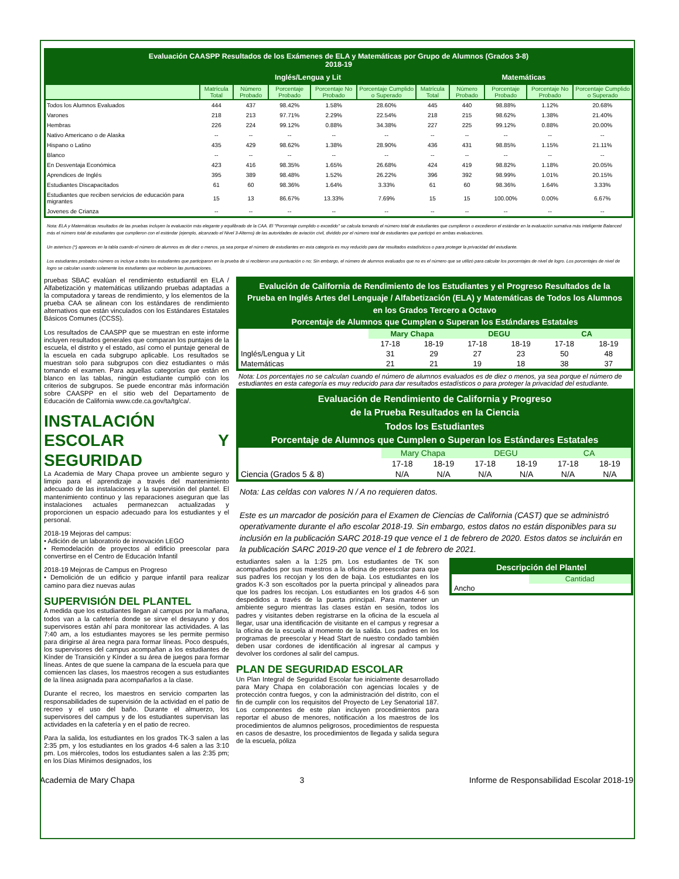| Evaluación CAASPP Resultados de los Exámenes de ELA y Matemáticas por Grupo de Alumnos (Grados 3-8) 2018-19 | | | | | | | | | | |
| --- | --- | --- | --- | --- | --- | --- | --- | --- | --- | --- |
| | Inglés/Lengua y Lit | | | | | Matemáticas | | | | |
| | Matrícula Total | Número Probado | Porcentaje Probado | Porcentaje No Probado | Porcentaje Cumplido o Superado | Matrícula Total | Número Probado | Porcentaje Probado | Porcentaje No Probado | Porcentaje Cumplido o Superado |
| Todos los Alumnos Evaluados | 444 | 437 | 98.42% | 1.58% | 28.60% | 445 | 440 | 98.88% | 1.12% | 20.68% |
| Varones | 218 | 213 | 97.71% | 2.29% | 22.54% | 218 | 215 | 98.62% | 1.38% | 21.40% |
| Hembras | 226 | 224 | 99.12% | 0.88% | 34.38% | 227 | 225 | 99.12% | 0.88% | 20.00% |
| Nativo Americano o de Alaska | -- | -- | -- | -- | -- | -- | -- | -- | -- | -- |
| Hispano o Latino | 435 | 429 | 98.62% | 1.38% | 28.90% | 436 | 431 | 98.85% | 1.15% | 21.11% |
| Blanco | -- | -- | -- | -- | -- | -- | -- | -- | -- | -- |
| En Desventaja Económica | 423 | 416 | 98.35% | 1.65% | 26.68% | 424 | 419 | 98.82% | 1.18% | 20.05% |
| Aprendices de Inglés | 395 | 389 | 98.48% | 1.52% | 26.22% | 396 | 392 | 98.99% | 1.01% | 20.15% |
| Estudiantes Discapacitados | 61 | 60 | 98.36% | 1.64% | 3.33% | 61 | 60 | 98.36% | 1.64% | 3.33% |
| Estudiantes que reciben servicios de educación para migrantes | 15 | 13 | 86.67% | 13.33% | 7.69% | 15 | 15 | 100.00% | 0.00% | 6.67% |
| Jovenes de Crianza | -- | -- | -- | -- | -- | -- | -- | -- | -- | -- |
Nota: ELA y Matemáticas resultados de las pruebas incluyen la evaluación más elegante y equilibrado de la CAA. El "Porcentaje cumplido o excedido" se calcula tomando el número total de estudiantes que cumplieron o excedieron el estándar en la evaluación sumativa más inteligente Balanced más el número total de estudiantes que cumplieron con el estándar (ejemplo, alcanzado el Nivel 3-Alterno) de las autoridades de aviación civil, dividido por el número total de estudiantes que participó en ambas evaluaciones.
Un asterisco (*) apareces en la tabla cuando el número de alumnos es de diez o menos, ya sea porque el número de estudiantes en esta categoría es muy reducido para dar resultados estadísticos o para proteger la privacidad del estudiante.
Los estudiantes probados número os incluye a todos los estudiantes que participaron en la prueba de si recibieron una puntuación o no; Sin embargo, el número de alumnos evaluados que no es el número que se utilizó para calcular los porcentajes de nivel de logro. Los porcentajes de nivel de logro se calculan usando solamente los estudiantes que recibieron las puntuaciones.
pruebas SBAC evalúan el rendimiento estudiantil en ELA / Alfabetización y matemáticas utilizando pruebas adaptadas a la computadora y tareas de rendimiento, y los elementos de la prueba CAA se alinean con los estándares de rendimiento alternativos que están vinculados con los Estándares Estatales Básicos Comunes (CCSS).
Los resultados de CAASPP que se muestran en este informe incluyen resultados generales que comparan los puntajes de la escuela, el distrito y el estado, así como el puntaje general de la escuela en cada subgrupo aplicable. Los resultados se muestran solo para subgrupos con diez estudiantes o más tomando el examen. Para aquellas categorías que están en blanco en las tablas, ningún estudiante cumplió con los criterios de subgrupos. Se puede encontrar más información sobre CAASPP en el sitio web del Departamento de Educación de California www.cde.ca.gov/ta/tg/ca/.
INSTALACIÓN ESCOLAR Y SEGURIDAD
La Academia de Mary Chapa provee un ambiente seguro y limpio para el aprendizaje a través del mantenimiento adecuado de las instalaciones y la supervisión del plantel. El mantenimiento continuo y las reparaciones aseguran que las instalaciones actuales permanezcan actualizadas y proporcionen un espacio adecuado para los estudiantes y el personal.
2018-19 Mejoras del campus:
• Adición de un laboratorio de innovación LEGO
• Remodelación de proyectos al edificio preescolar para convertirse en el Centro de Educación Infantil
2018-19 Mejoras de Campus en Progreso
• Demolición de un edificio y parque infantil para realizar camino para diez nuevas aulas
SUPERVISIÓN DEL PLANTEL
A medida que los estudiantes llegan al campus por la mañana, todos van a la cafetería donde se sirve el desayuno y dos supervisores están ahí para monitorear las actividades. A las 7:40 am, a los estudiantes mayores se les permite permiso para dirigirse al área negra para formar líneas. Poco después, los supervisores del campus acompañan a los estudiantes de Kínder de Transición y Kínder a su área de juegos para formar líneas. Antes de que suene la campana de la escuela para que comiencen las clases, los maestros recogen a sus estudiantes de la línea asignada para acompañarlos a la clase.
Durante el recreo, los maestros en servicio comparten las responsabilidades de supervisión de la actividad en el patio de recreo y el uso del baño. Durante el almuerzo, los supervisores del campus y de los estudiantes supervisan las actividades en la cafetería y en el patio de recreo.
Para la salida, los estudiantes en los grados TK-3 salen a las 2:35 pm, y los estudiantes en los grados 4-6 salen a las 3:10 pm. Los miércoles, todos los estudiantes salen a las 2:35 pm; en los Días Mínimos designados, los
| Evalución de California de Rendimiento de los Estudiantes y el Progreso Resultados de la Prueba en Inglés Artes del Lenguaje / Alfabetización (ELA) y Matemáticas de Todos los Alumnos en los Grados Tercero a Octavo Porcentaje de Alumnos que Cumplen o Superan los Estándares Estatales | | | | | | |
| | Mary Chapa | | DEGU | | CA | |
| | 17-18 | 18-19 | 17-18 | 18-19 | 17-18 | 18-19 |
| Inglés/Lengua y Lit | 31 | 29 | 27 | 23 | 50 | 48 |
| Matemáticas | 21 | 21 | 19 | 18 | 38 | 37 |
Nota: Los porcentajes no se calculan cuando el número de alumnos evaluados es de diez o menos, ya sea porque el número de estudiantes en esta categoría es muy reducido para dar resultados estadísticos o para proteger la privacidad del estudiante.
| Evaluación de Rendimiento de California y Progreso de la Prueba Resultados en la Ciencia Todos los Estudiantes Porcentaje de Alumnos que Cumplen o Superan los Estándares Estatales | | | | | | |
| | Mary Chapa | | DEGU | | CA | |
| | 17-18 | 18-19 | 17-18 | 18-19 | 17-18 | 18-19 |
| Ciencia (Grados 5 & 8) | N/A | N/A | N/A | N/A | N/A | N/A |
Nota: Las celdas con valores N / A no requieren datos.
Este es un marcador de posición para el Examen de Ciencias de California (CAST) que se administró operativamente durante el año escolar 2018-19. Sin embargo, estos datos no están disponibles para su inclusión en la publicación SARC 2018-19 que vence el 1 de febrero de 2020. Estos datos se incluirán en la publicación SARC 2019-20 que vence el 1 de febrero de 2021.
estudiantes salen a la 1:25 pm. Los estudiantes de TK son acompañados por sus maestros a la oficina de preescolar para que sus padres los recojan y los den de baja. Los estudiantes en los grados K-3 son escoltados por la puerta principal y alineados para que los padres los recojan. Los estudiantes en los grados 4-6 son despedidos a través de la puerta principal. Para mantener un ambiente seguro mientras las clases están en sesión, todos los padres y visitantes deben registrarse en la oficina de la escuela al llegar, usar una identificación de visitante en el campus y regresar a la oficina de la escuela al momento de la salida. Los padres en los programas de preescolar y Head Start de nuestro condado también deben usar cordones de identificación al ingresar al campus y devolver los cordones al salir del campus.
PLAN DE SEGURIDAD ESCOLAR
Un Plan Integral de Seguridad Escolar fue inicialmente desarrollado para Mary Chapa en colaboración con agencias locales y de protección contra fuegos, y con la administración del distrito, con el fin de cumplir con los requisitos del Proyecto de Ley Senatorial 187. Los componentes de este plan incluyen procedimientos para reportar el abuso de menores, notificación a los maestros de los procedimientos de alumnos peligrosos, procedimientos de respuesta en casos de desastre, los procedimientos de llegada y salida segura de la escuela, póliza
| Descripción del Plantel | |
| | Cantidad |
| Ancho | |
Academia de Mary Chapa 3 Informe de Responsabilidad Escolar 2018-19